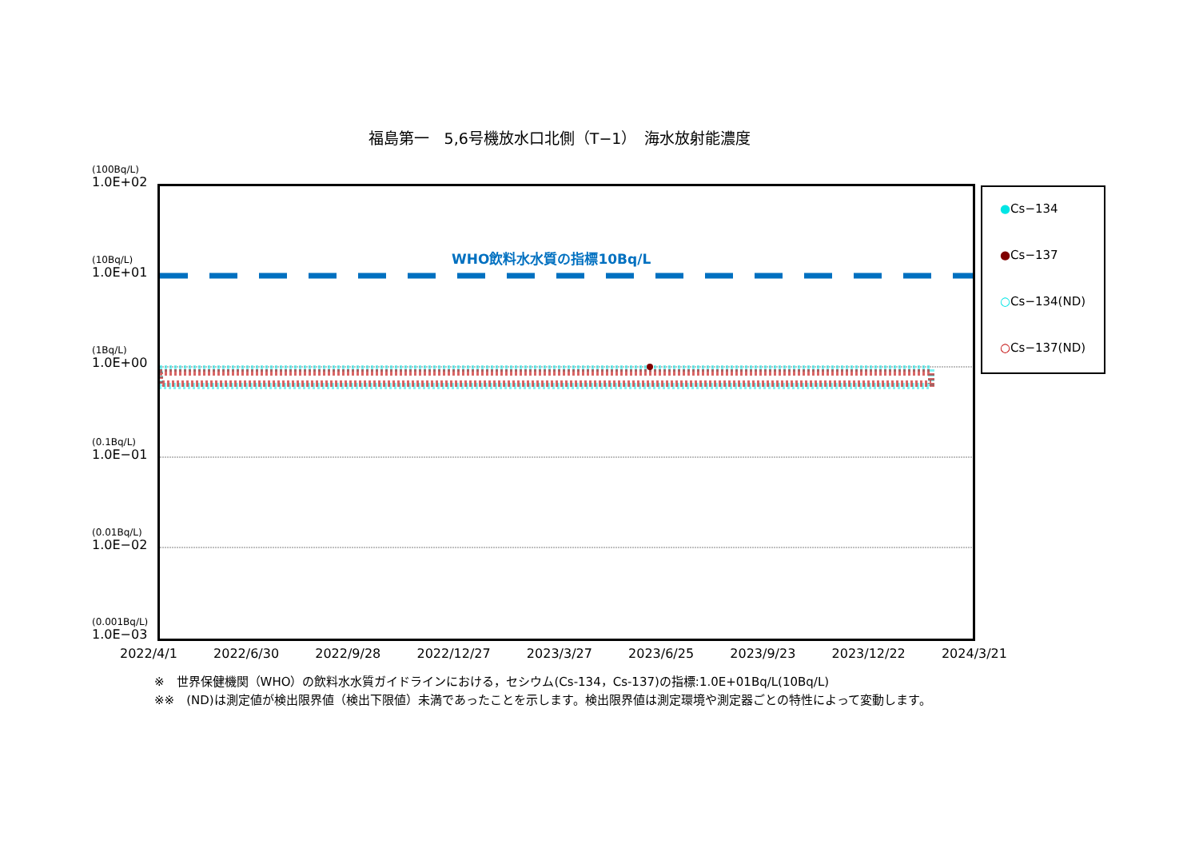福島第一　5,6号機放水口北側（T−1）　海水放射能濃度
(100Bq/L)
1.0E+02
(10Bq/L)
1.0E+01
(1Bq/L)
1.0E+00
(0.1Bq/L)
1.0E−01
(0.01Bq/L)
1.0E−02
(0.001Bq/L)
1.0E−03
WHO飲料水水質の指標10Bq/L
●Cs−134
●Cs−137
○Cs−134(ND)
○Cs−137(ND)
2022/4/1 2022/6/30 2022/9/28 2022/12/27 2023/3/27 2023/6/25 2023/9/23 2023/12/22 2024/3/21
※　世界保健機関（WHO）の飲料水水質ガイドラインにおける，セシウム(Cs-134，Cs-137)の指標:1.0E+01Bq/L(10Bq/L)
※※　(ND)は測定値が検出限界値（検出下限値）未満であったことを示します。検出限界値は測定環境や測定器ごとの特性によって変動します。